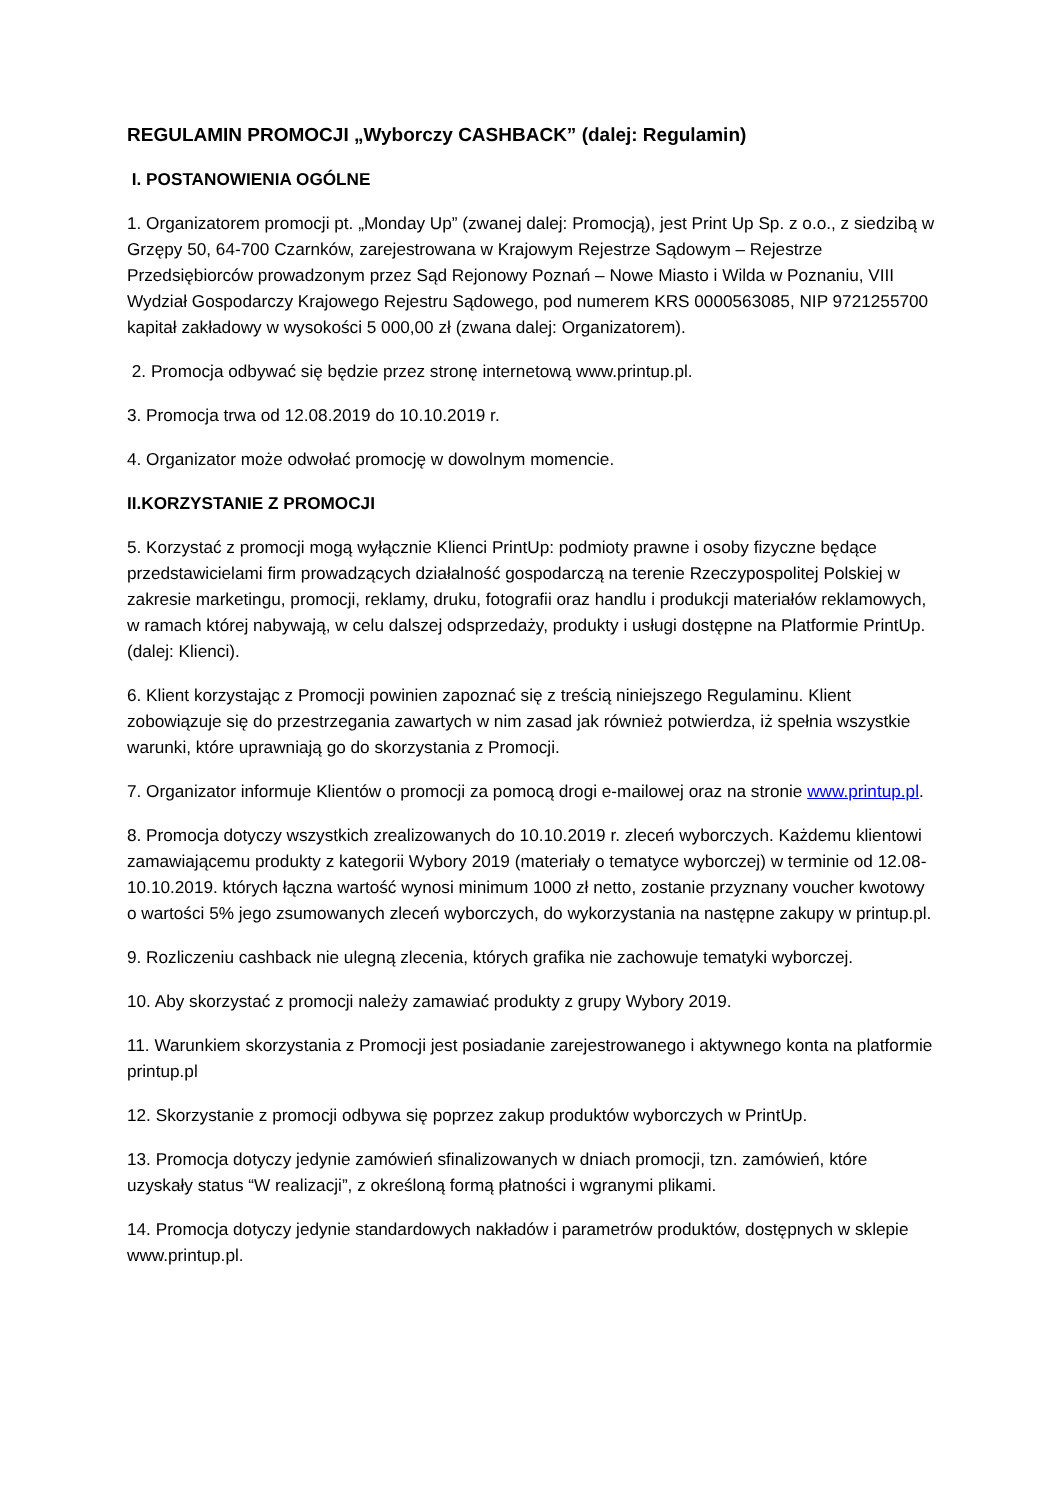REGULAMIN PROMOCJI „Wyborczy CASHBACK” (dalej: Regulamin)
I. POSTANOWIENIA OGÓLNE
1. Organizatorem promocji pt. „Monday Up” (zwanej dalej: Promocją), jest Print Up Sp. z o.o., z siedzibą w Grzępy 50, 64-700 Czarnków, zarejestrowana w Krajowym Rejestrze Sądowym – Rejestrze Przedsiębiorców prowadzonym przez Sąd Rejonowy Poznań – Nowe Miasto i Wilda w Poznaniu, VIII Wydział Gospodarczy Krajowego Rejestru Sądowego, pod numerem KRS 0000563085, NIP 9721255700 kapitał zakładowy w wysokości 5 000,00 zł (zwana dalej: Organizatorem).
2. Promocja odbywać się będzie przez stronę internetową www.printup.pl.
3. Promocja trwa od 12.08.2019 do 10.10.2019 r.
4. Organizator może odwołać promocję w dowolnym momencie.
II.KORZYSTANIE Z PROMOCJI
5. Korzystać z promocji mogą wyłącznie Klienci PrintUp: podmioty prawne i osoby fizyczne będące przedstawicielami firm prowadzących działalność gospodarczą na terenie Rzeczypospolitej Polskiej w zakresie marketingu, promocji, reklamy, druku, fotografii oraz handlu i produkcji materiałów reklamowych, w ramach której nabywają, w celu dalszej odsprzedaży, produkty i usługi dostępne na Platformie PrintUp. (dalej: Klienci).
6. Klient korzystając z Promocji powinien zapoznać się z treścią niniejszego Regulaminu. Klient zobowiązuje się do przestrzegania zawartych w nim zasad jak również potwierdza, iż spełnia wszystkie warunki, które uprawniają go do skorzystania z Promocji.
7. Organizator informuje Klientów o promocji za pomocą drogi e-mailowej oraz na stronie www.printup.pl.
8. Promocja dotyczy wszystkich zrealizowanych do 10.10.2019 r. zleceń wyborczych. Każdemu klientowi zamawiającemu produkty z kategorii Wybory 2019 (materiały o tematyce wyborczej) w terminie od 12.08-10.10.2019. których łączna wartość wynosi minimum 1000 zł netto, zostanie przyznany voucher kwotowy o wartości 5% jego zsumowanych zleceń wyborczych, do wykorzystania na następne zakupy w printup.pl.
9. Rozliczeniu cashback nie ulegną zlecenia, których grafika nie zachowuje tematyki wyborczej.
10. Aby skorzystać z promocji należy zamawiać produkty z grupy Wybory 2019.
11. Warunkiem skorzystania z Promocji jest posiadanie zarejestrowanego i aktywnego konta na platformie printup.pl
12. Skorzystanie z promocji odbywa się poprzez zakup produktów wyborczych w PrintUp.
13. Promocja dotyczy jedynie zamówień sfinalizowanych w dniach promocji, tzn. zamówień, które uzyskały status “W realizacji”, z określoną formą płatności i wgranymi plikami.
14. Promocja dotyczy jedynie standardowych nakładów i parametrów produktów, dostępnych w sklepie www.printup.pl.